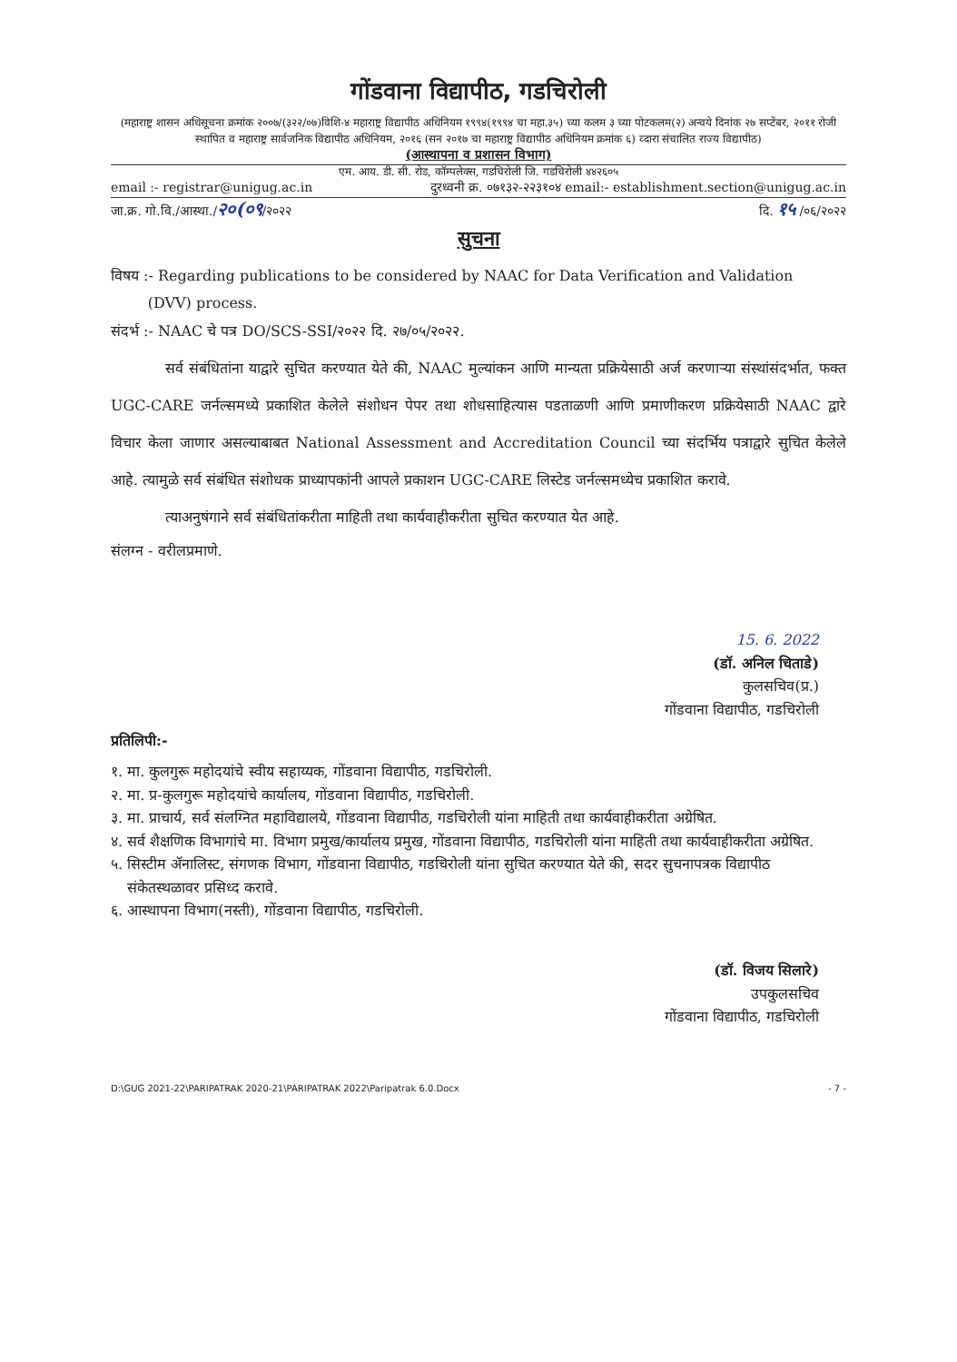गोंडवाना विद्यापीठ, गडचिरोली
(महाराष्ट्र शासन अधिसूचना क्रमांक २००७/(३२२/०७)विशि-४ महाराष्ट्र विद्यापीठ अधिनियम १९९४(१९९४ चा महा.३५) च्या कलम ३ च्या पोटकलम(२) अन्वये दिनांक २७ सप्टेंबर, २०११ रोजी स्थापित व महाराष्ट्र सार्वजनिक विद्यापीठ अधिनियम, २०१६ (सन २०१७ चा महाराष्ट्र विद्यापीठ अधिनियम क्रमांक ६) व्दारा संचालित राज्य विद्यापीठ)
(आस्थापना व प्रशासन विभाग)
एम. आय. डी. सी. रोड, कॉम्पलेक्स, गडचिरोली जि. गडचिरोली ४४२६०५
email :- registrar@unigug.ac.in दुरध्वनी क्र. ०७१३२-२२३१०४ email:- establishment.section@unigug.ac.in
जा.क्र. गो.वि./आस्था./२०(०९/२०२२ दि. १५ /०६/२०२२
सुचना
विषय :- Regarding publications to be considered by NAAC for Data Verification and Validation
(DVV) process.
संदर्भ :- NAAC चे पत्र DO/SCS-SSI/२०२२ दि. २७/०५/२०२२.
सर्व संबंधितांना याद्वारे सुचित करण्यात येते की, NAAC मुल्यांकन आणि मान्यता प्रक्रियेसाठी अर्ज करणाऱ्या संस्थांसंदर्भात, फक्त UGC-CARE जर्नल्समध्ये प्रकाशित केलेले संशोधन पेपर तथा शोधसाहित्यास पडताळणी आणि प्रमाणीकरण प्रक्रियेसाठी NAAC द्वारे विचार केला जाणार असल्याबाबत National Assessment and Accreditation Council च्या संदर्भिय पत्राद्वारे सुचित केलेले आहे. त्यामुळे सर्व संबंधित संशोधक प्राध्यापकांनी आपले प्रकाशन UGC-CARE लिस्टेड जर्नल्समध्येच प्रकाशित करावे.
त्याअनुषंगाने सर्व संबंधितांकरीता माहिती तथा कार्यवाहीकरीता सुचित करण्यात येत आहे.
संलग्न - वरीलप्रमाणे.
15. 6. 2022
(डॉ. अनिल चिताडे)
कुलसचिव(प्र.)
गोंडवाना विद्यापीठ, गडचिरोली
प्रतिलिपी:-
१. मा. कुलगुरू महोदयांचे स्वीय सहाय्यक, गोंडवाना विद्यापीठ, गडचिरोली.
२. मा. प्र-कुलगुरू महोदयांचे कार्यालय, गोंडवाना विद्यापीठ, गडचिरोली.
३. मा. प्राचार्य, सर्व संलग्नित महाविद्यालये, गोंडवाना विद्यापीठ, गडचिरोली यांना माहिती तथा कार्यवाहीकरीता अग्रेषित.
४. सर्व शैक्षणिक विभागांचे मा. विभाग प्रमुख/कार्यालय प्रमुख, गोंडवाना विद्यापीठ, गडचिरोली यांना माहिती तथा कार्यवाहीकरीता अग्रेषित.
५. सिस्टीम ॲनालिस्ट, संगणक विभाग, गोंडवाना विद्यापीठ, गडचिरोली यांना सुचित करण्यात येते की, सदर सुचनापत्रक विद्यापीठ संकेतस्थळावर प्रसिध्द करावे.
६. आस्थापना विभाग(नस्ती), गोंडवाना विद्यापीठ, गडचिरोली.
(डॉ. विजय सिलारे)
उपकुलसचिव
गोंडवाना विद्यापीठ, गडचिरोली
D:\GUG 2021-22\PARIPATRAK 2020-21\PARIPATRAK 2022\Paripatrak 6.0.Docx - 7 -